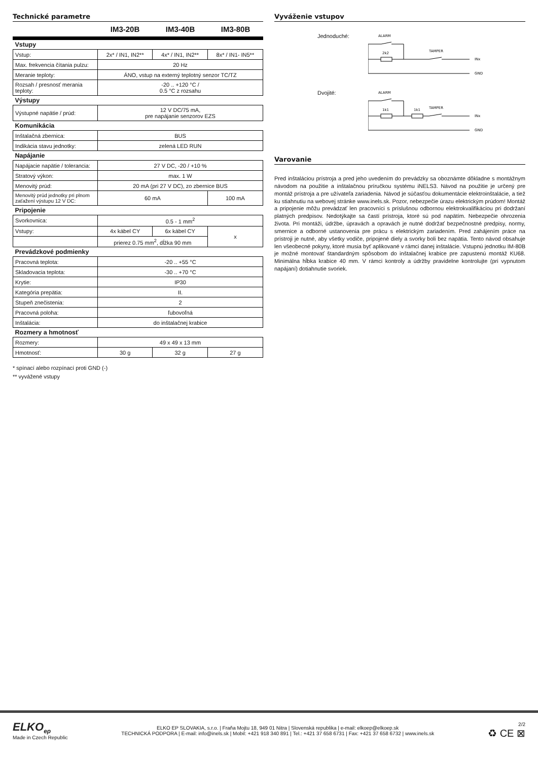Technické parametre
IM3-20B IM3-40B IM3-80B
| Vstupy | | | |
| Vstup: | 2x* / IN1, IN2** | 4x* / IN1, IN2** | 8x* / IN1- IN5** |
| Max. frekvencia čítania pulzu: | 20 Hz | | |
| Meranie teploty: | ÁNO, vstup na externý teplotný senzor TC/TZ | | |
| Rozsah / presnosť merania teploty: | -20 .. +120 °C / 0.5 °C z rozsahu | | |
| Výstupy | | | |
| Výstupné napätie / prúd: | 12 V DC/75 mA, pre napájanie senzorov EZS | | |
| Komunikácia | | | |
| Inštalačná zbernica: | BUS | | |
| Indikácia stavu jednotky: | zelená LED RUN | | |
| Napájanie | | | |
| Napájacie napätie / tolerancia: | 27 V DC, -20 / +10 % | | |
| Stratový výkon: | max. 1 W | | |
| Menovitý prúd: | 20 mA (pri 27 V DC), zo zbernice BUS | | |
| Menovitý prúd jednotky pri plnom zaťažení výstupu 12 V DC: | 60 mA | | 100 mA |
| Pripojenie | | | |
| Svorkovnica: | 0.5 - 1 mm<sup>2</sup> | | |
| Vstupy: | 4x kábel CY | 6x kábel CY | x |
| | prierez 0.75 mm<sup>2</sup>, dĺžka 90 mm | | |
| Prevádzkové podmienky | | | |
| Pracovná teplota: | -20 .. +55 °C | | |
| Skladovacia teplota: | -30 .. +70 °C | | |
| Krytie: | IP30 | | |
| Kategória prepätia: | II. | | |
| Stupeň znečistenia: | 2 | | |
| Pracovná poloha: | ľubovoľná | | |
| Inštalácia: | do inštalačnej krabice | | |
| Rozmery a hmotnosť | | | |
| Rozmery: | 49 x 49 x 13 mm | | |
| Hmotnosť: | 30 g | 32 g | 27 g |
* spínací alebo rozpínací proti GND (-)
** vyvážené vstupy
Vyváženie vstupov
Jednoduché:
ALARM
2k2
TAMPER
INx
GND
Dvojité:
ALARM
1k1
1k1
TAMPER
INx
GND
Varovanie
Pred inštaláciou prístroja a pred jeho uvedením do prevádzky sa oboznámte dôkladne s montážnym návodom na použitie a inštalačnou príručkou systému iNELS3. Návod na použitie je určený pre montáž prístroja a pre užívateľa zariadenia. Návod je súčasťou dokumentácie elektroinštalácie, a tiež ku stiahnutiu na webovej stránke www.inels.sk. Pozor, nebezpečie úrazu elektrickým prúdom! Montáž a pripojenie môžu prevádzať len pracovníci s príslušnou odbornou elektrokvalifikáciou pri dodržaní platných predpisov. Nedotýkajte sa častí prístroja, ktoré sú pod napätím. Nebezpečie ohrozenia života. Pri montáži, údržbe, úpravách a opravách je nutné dodržať bezpečnostné predpisy, normy, smernice a odborné ustanovenia pre prácu s elektrickým zariadením. Pred zahájením práce na prístroji je nutné, aby všetky vodiče, pripojené diely a svorky boli bez napätia. Tento návod obsahuje len všeobecné pokyny, ktoré musia byť aplikované v rámci danej inštalácie. Vstupnú jednotku IM-80B je možné montovať štandardným spôsobom do inštalačnej krabice pre zapustenú montáž KU68. Minimálna hĺbka krabice 40 mm. V rámci kontroly a údržby pravidelne kontrolujte (pri vypnutom napájaní) dotiahnutie svoriek.
ELKO<sub>ep</sub>
Made in Czech Republic
ELKO EP SLOVAKIA, s.r.o. | Fraňa Mojtu 18, 949 01 Nitra | Slovenská republika | e-mail: elkoep@elkoep.sk
TECHNICKÁ PODPORA | E-mail: info@inels.sk | Mobil: +421 918 340 891 | Tel.: +421 37 658 6731 | Fax: +421 37 658 6732 | www.inels.sk
2/2
♻ CE ⊠